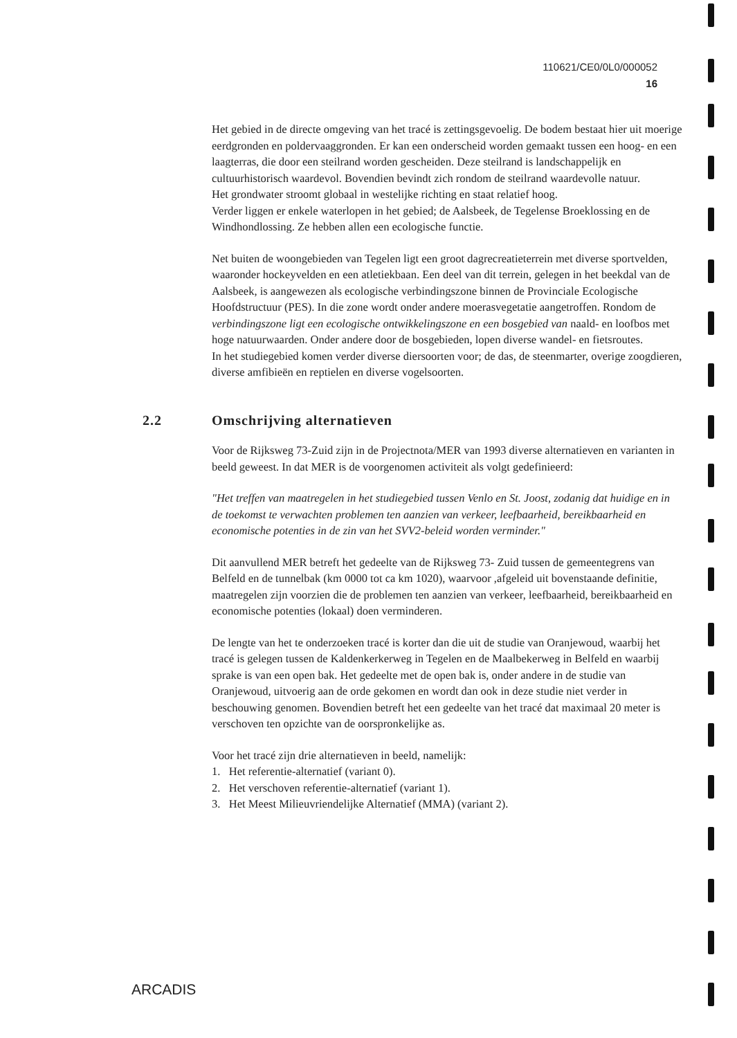110621/CE0/0L0/000052
16
Het gebied in de directe omgeving van het tracé is zettingsgevoelig. De bodem bestaat hier uit moerige eerdgronden en poldervaaggronden. Er kan een onderscheid worden gemaakt tussen een hoog- en een laagterras, die door een steilrand worden gescheiden. Deze steilrand is landschappelijk en cultuurhistorisch waardevol. Bovendien bevindt zich rondom de steilrand waardevolle natuur.
Het grondwater stroomt globaal in westelijke richting en staat relatief hoog.
Verder liggen er enkele waterlopen in het gebied; de Aalsbeek, de Tegelense Broeklossing en de Windhondlossing. Ze hebben allen een ecologische functie.
Net buiten de woongebieden van Tegelen ligt een groot dagrecreatieterrein met diverse sportvelden, waaronder hockeyvelden en een atletiekbaan. Een deel van dit terrein, gelegen in het beekdal van de Aalsbeek, is aangewezen als ecologische verbindingszone binnen de Provinciale Ecologische Hoofdstructuur (PES). In die zone wordt onder andere moerasvegetatie aangetroffen. Rondom de verbindingszone ligt een ecologische ontwikkelingszone en een bosgebied van naald- en loofbos met hoge natuurwaarden. Onder andere door de bosgebieden, lopen diverse wandel- en fietsroutes.
In het studiegebied komen verder diverse diersoorten voor; de das, de steenmarter, overige zoogdieren, diverse amfibieën en reptielen en diverse vogelsoorten.
2.2 Omschrijving alternatieven
Voor de Rijksweg 73-Zuid zijn in de Projectnota/MER van 1993 diverse alternatieven en varianten in beeld geweest. In dat MER is de voorgenomen activiteit als volgt gedefinieerd:
"Het treffen van maatregelen in het studiegebied tussen Venlo en St. Joost, zodanig dat huidige en in de toekomst te verwachten problemen ten aanzien van verkeer, leefbaarheid, bereikbaarheid en economische potenties in de zin van het SVV2-beleid worden verminder."
Dit aanvullend MER betreft het gedeelte van de Rijksweg 73- Zuid tussen de gemeentegrens van Belfeld en de tunnelbak (km 0000 tot ca km 1020), waarvoor ,afgeleid uit bovenstaande definitie, maatregelen zijn voorzien die de problemen ten aanzien van verkeer, leefbaarheid, bereikbaarheid en economische potenties (lokaal) doen verminderen.
De lengte van het te onderzoeken tracé is korter dan die uit de studie van Oranjewoud, waarbij het tracé is gelegen tussen de Kaldenkerkerweg in Tegelen en de Maalbekerweg in Belfeld en waarbij sprake is van een open bak. Het gedeelte met de open bak is, onder andere in de studie van Oranjewoud, uitvoerig aan de orde gekomen en wordt dan ook in deze studie niet verder in beschouwing genomen. Bovendien betreft het een gedeelte van het tracé dat maximaal 20 meter is verschoven ten opzichte van de oorspronkelijke as.
Voor het tracé zijn drie alternatieven in beeld, namelijk:
1. Het referentie-alternatief (variant 0).
2. Het verschoven referentie-alternatief (variant 1).
3. Het Meest Milieuvriendelijke Alternatief (MMA) (variant 2).
ARCADIS